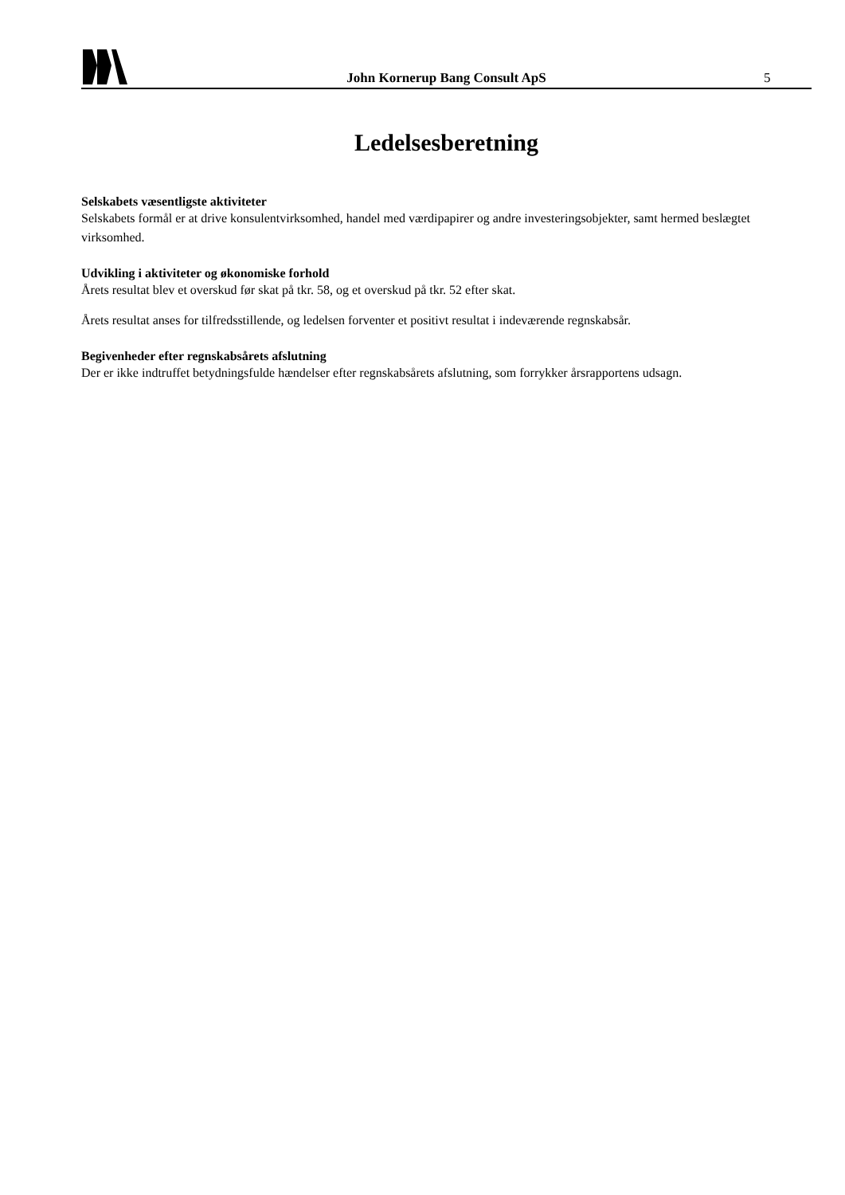John Kornerup Bang Consult ApS
5
Ledelsesberetning
Selskabets væsentligste aktiviteter
Selskabets formål er at drive konsulentvirksomhed, handel med værdipapirer og andre investeringsobjekter, samt hermed beslægtet virksomhed.
Udvikling i aktiviteter og økonomiske forhold
Årets resultat blev et overskud før skat på tkr. 58, og et overskud på tkr. 52 efter skat.
Årets resultat anses for tilfredsstillende, og ledelsen forventer et positivt resultat i indeværende regnskabsår.
Begivenheder efter regnskabsårets afslutning
Der er ikke indtruffet betydningsfulde hændelser efter regnskabsårets afslutning, som forrykker årsrapportens udsagn.